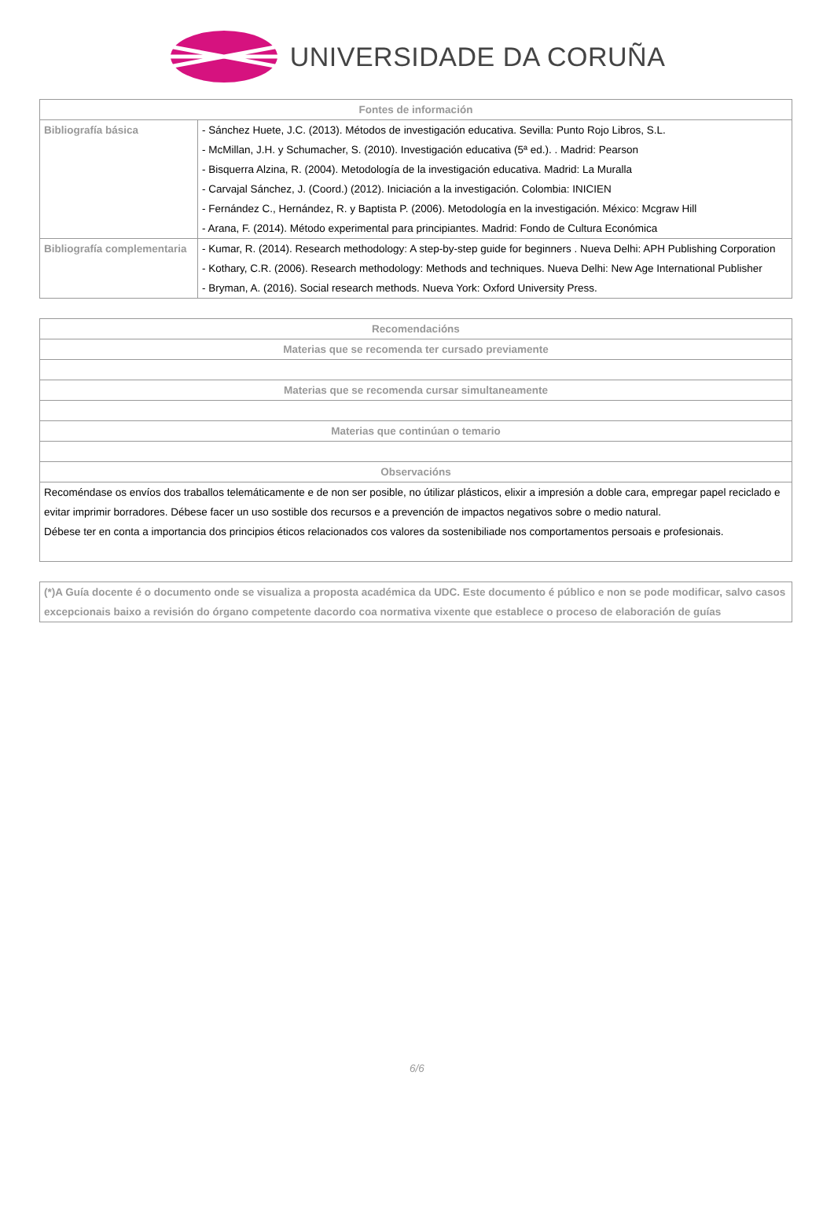UNIVERSIDADE DA CORUÑA
| Fontes de información | |
| --- | --- |
| Bibliografía básica | - Sánchez Huete, J.C. (2013). Métodos de investigación educativa. Sevilla: Punto Rojo Libros, S.L. - McMillan, J.H. y Schumacher, S. (2010). Investigación educativa (5ª ed.). . Madrid: Pearson - Bisquerra Alzina, R. (2004). Metodología de la investigación educativa. Madrid: La Muralla - Carvajal Sánchez, J. (Coord.) (2012). Iniciación a la investigación. Colombia: INICIEN - Fernández C., Hernández, R. y Baptista P. (2006). Metodología en la investigación. México: Mcgraw Hill - Arana, F. (2014). Método experimental para principiantes. Madrid: Fondo de Cultura Económica |
| Bibliografía complementaria | - Kumar, R. (2014). Research methodology: A step-by-step guide for beginners . Nueva Delhi: APH Publishing Corporation - Kothary, C.R. (2006). Research methodology: Methods and techniques. Nueva Delhi: New Age International Publisher - Bryman, A. (2016). Social research methods. Nueva York: Oxford University Press. |
| Recomendacións |
| --- |
| Materias que se recomenda ter cursado previamente |
| Materias que se recomenda cursar simultaneamente |
| Materias que continúan o temario |
| Observacións |
| Recoméndase os envíos dos traballos telemáticamente e de non ser posible, no útilizar plásticos, elixir a impresión a doble cara, empregar papel reciclado e evitar imprimir borradores. Débese facer un uso sostible dos recursos e a prevención de impactos negativos sobre o medio natural. Débese ter en conta a importancia dos principios éticos relacionados cos valores da sostenibiliade nos comportamentos persoais e profesionais. |
| (*)A Guía docente é o documento onde se visualiza a proposta académica da UDC. Este documento é público e non se pode modificar, salvo casos excepcionais baixo a revisión do órgano competente dacordo coa normativa vixente que establece o proceso de elaboración de guías |
6/6